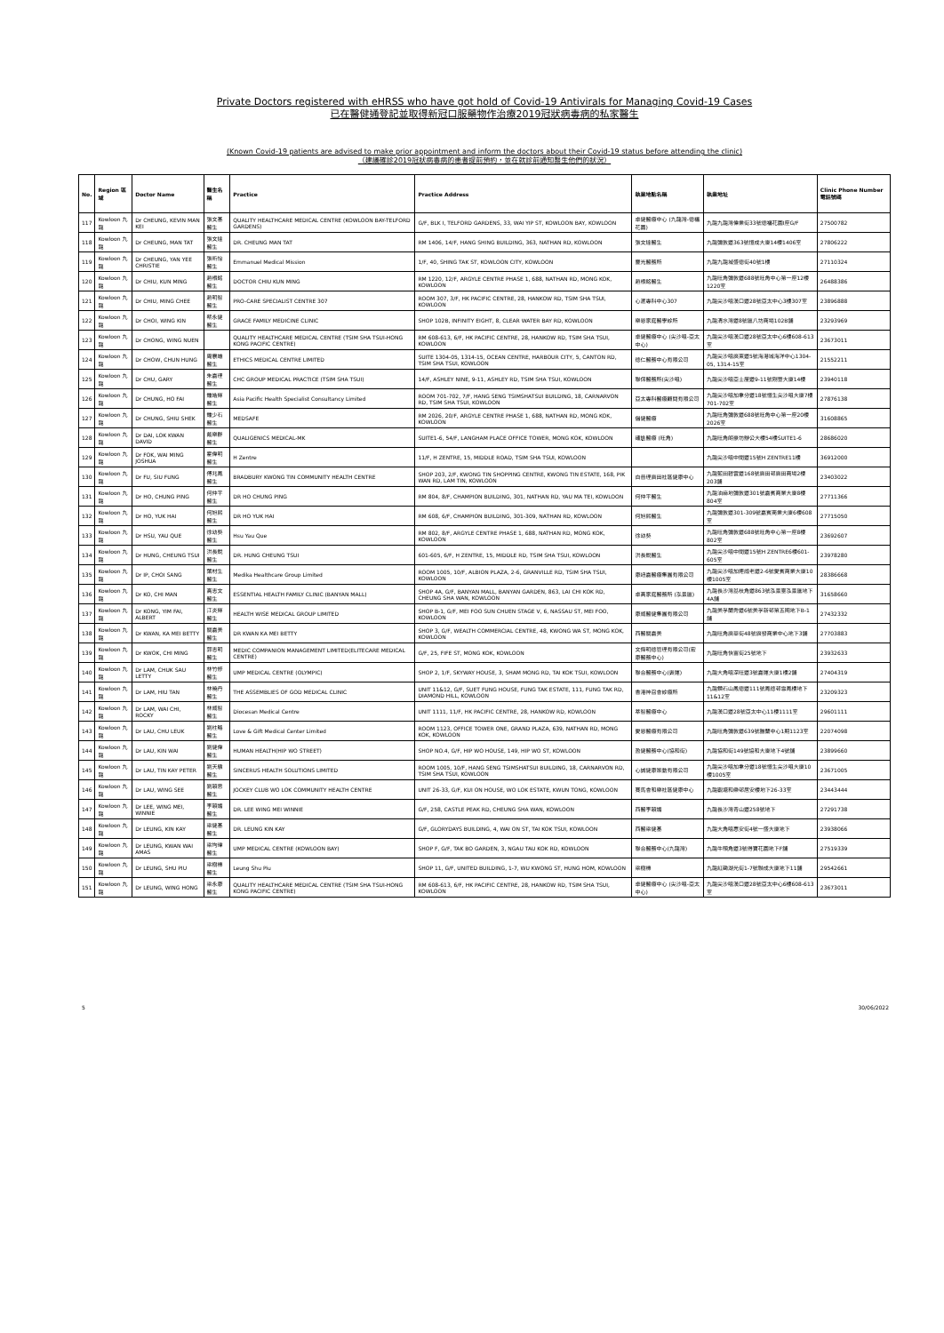Private Doctors registered with eHRSS who have got hold of Covid-19 Antivirals for Managing Covid-19 Cases
已在醫健通登記並取得新冠口服藥物作治療2019冠狀病毒病的私家醫生
(Known Covid-19 patients are advised to make prior appointment and inform the doctors about their Covid-19 status before attending the clinic)
（建議確診2019冠狀病毒病的患者提前預約，並在就診前通知醫生他們的狀況）
| No. | Region 區域 | Doctor Name | 醫生名稱 | Practice | Practice Address | 執業地點名稱 | 執業地址 | Clinic Phone Number電話號碼 |
| --- | --- | --- | --- | --- | --- | --- | --- | --- |
| 117 | Kowloon 九龍 | Dr CHEUNG, KEVIN MAN KEI | 張文基醫生 | QUALITY HEALTHCARE MEDICAL CENTRE (KOWLOON BAY-TELFORD GARDENS) | G/F, BLK I, TELFORD GARDENS, 33, WAI YIP ST, KOWLOON BAY, KOWLOON | 卓健醫療中心 (九龍灣-德福花園) | 九龍九龍灣偉業街33號德福花園I座G/F | 27500782 |
| 118 | Kowloon 九龍 | Dr CHEUNG, MAN TAT | 張文達醫生 | DR. CHEUNG MAN TAT | RM 1406, 14/F, HANG SHING BUILDING, 363, NATHAN RD, KOWLOON | 張文達醫生 | 九龍彌敦道363號恒成大廈14樓1406室 | 27806222 |
| 119 | Kowloon 九龍 | Dr CHEUNG, YAN YEE CHRISTIE | 張昕怡醫生 | Emmanuel Medical Mission | 1/F, 40, SHING TAK ST, KOWLOON CITY, KOWLOON | 靈光醫務所 | 九龍九龍城盛德街40號1樓 | 27110324 |
| 120 | Kowloon 九龍 | Dr CHIU, KUN MING | 趙根銘醫生 | DOCTOR CHIU KUN MING | RM 1220, 12/F, ARGYLE CENTRE PHASE 1, 688, NATHAN RD, MONG KOK, KOWLOON | 趙根銘醫生 | 九龍旺角彌敦道688號旺角中心第一座12樓1220室 | 26488386 |
| 121 | Kowloon 九龍 | Dr CHIU, MING CHEE | 趙明智醫生 | PRO-CARE SPECIALIST CENTRE 307 | ROOM 307, 3/F, HK PACIFIC CENTRE, 28, HANKOW RD, TSIM SHA TSUI, KOWLOON | 心滙專科中心307 | 九龍尖沙咀漢口道28號亞太中心3樓307室 | 23896888 |
| 122 | Kowloon 九龍 | Dr CHOI, WING KIN | 蔡永健醫生 | GRACE FAMILY MEDICINE CLINIC | SHOP 102B, INFINITY EIGHT, 8, CLEAR WATER BAY RD, KOWLOON | 樂恩家庭醫學診所 | 九龍清水灣道8號匯八坊商場102B舖 | 23293969 |
| 123 | Kowloon 九龍 | Dr CHONG, WING NUEN | | QUALITY HEALTHCARE MEDICAL CENTRE (TSIM SHA TSUI-HONG KONG PACIFIC CENTRE) | RM 608-613, 6/F, HK PACIFIC CENTRE, 28, HANKOW RD, TSIM SHA TSUI, KOWLOON | 卓健醫療中心 (尖沙咀-亞太中心) | 九龍尖沙咀漢口道28號亞太中心6樓608-613室 | 23673011 |
| 124 | Kowloon 九龍 | Dr CHOW, CHUN HUNG | 周震雄醫生 | ETHICS MEDICAL CENTRE LIMITED | SUITE 1304-05, 1314-15, OCEAN CENTRE, HARBOUR CITY, 5, CANTON RD, TSIM SHA TSUI, KOWLOON | 德仁醫務中心有限公司 | 九龍尖沙咀廣東道5號海港城海洋中心1304-05, 1314-15室 | 21552211 |
| 125 | Kowloon 九龍 | Dr CHU, GARY | 朱嘉理醫生 | CHC GROUP MEDICAL PRACTICE (TSIM SHA TSUI) | 14/F, ASHLEY NINE, 9-11, ASHLEY RD, TSIM SHA TSUI, KOWLOON | 聯保醫務所(尖沙咀) | 九龍尖沙咀亞士厘道9-11號剛豐大廈14樓 | 23940118 |
| 126 | Kowloon 九龍 | Dr CHUNG, HO FAI | 鍾皓輝醫生 | Asia Pacific Health Specialist Consultancy Limited | ROOM 701-702, 7/F, HANG SENG TSIMSHATSUI BUILDING, 18, CARNARVON RD, TSIM SHA TSUI, KOWLOON | 亞太專科醫療顧問有限公司 | 九龍尖沙咀加拿分道18號恒生尖沙咀大廈7樓701-702室 | 27876138 |
| 127 | Kowloon 九龍 | Dr CHUNG, SHIU SHEK | 鍾少石醫生 | MEDSAFE | RM 2026, 20/F, ARGYLE CENTRE PHASE 1, 688, NATHAN RD, MONG KOK, KOWLOON | 倡健醫療 | 九龍旺角彌敦道688號旺角中心第一座20樓2026室 | 31608865 |
| 128 | Kowloon 九龍 | Dr DAI, LOK KWAN DAVID | 戴樂群醫生 | QUALIGENICS MEDICAL-MK | SUITE1-6, 54/F, LANGHAM PLACE OFFICE TOWER, MONG KOK, KOWLOON | 確進醫療 (旺角) | 九龍旺角朗豪坊辦公大樓54樓SUITE1-6 | 28686020 |
| 129 | Kowloon 九龍 | Dr FOK, WAI MING JOSHUA | 霍偉明醫生 | H Zentre | 11/F, H ZENTRE, 15, MIDDLE ROAD, TSIM SHA TSUI, KOWLOON | | 九龍尖沙咀中間道15號H ZENTRE11樓 | 36912000 |
| 130 | Kowloon 九龍 | Dr FU, SIU FUNG | 傅兆鳳醫生 | BRADBURY KWONG TIN COMMUNITY HEALTH CENTRE | SHOP 203, 2/F, KWONG TIN SHOPPING CENTRE, KWONG TIN ESTATE, 168, PIK WAN RD, LAM TIN, KOWLOON | 白普理廣田社區健康中心 | 九龍藍田碧雲道168號廣田邨廣田商場2樓203舖 | 23403022 |
| 131 | Kowloon 九龍 | Dr HO, CHUNG PING | 何仲平醫生 | DR HO CHUNG PING | RM 804, 8/F, CHAMPION BUILDING, 301, NATHAN RD, YAU MA TEI, KOWLOON | 何仲平醫生 | 九龍油麻地彌敦道301號嘉賓商業大廈8樓804室 | 27711366 |
| 132 | Kowloon 九龍 | Dr HO, YUK HAI | 何旭熙醫生 | DR HO YUK HAI | RM 608, 6/F, CHAMPION BUILDING, 301-309, NATHAN RD, KOWLOON | 何旭熙醫生 | 九龍彌敦道301-309號嘉賓商業大廈6樓608室 | 27715050 |
| 133 | Kowloon 九龍 | Dr HSU, YAU QUE | 徐幼葵醫生 | Hsu Yau Que | RM 802, 8/F, ARGYLE CENTRE PHASE 1, 688, NATHAN RD, MONG KOK, KOWLOON | 徐幼葵 | 九龍旺角彌敦道688號旺角中心第一座8樓802室 | 23692607 |
| 134 | Kowloon 九龍 | Dr HUNG, CHEUNG TSUI | 洪長銳醫生 | DR. HUNG CHEUNG TSUI | 601-605, 6/F, H ZENTRE, 15, MIDDLE RD, TSIM SHA TSUI, KOWLOON | 洪長銳醫生 | 九龍尖沙咀中間道15號H ZENTRE6樓601-605室 | 23978280 |
| 135 | Kowloon 九龍 | Dr IP, CHOI SANG | 葉材生醫生 | Medika Healthcare Group Limited | ROOM 1005, 10/F, ALBION PLAZA, 2-6, GRANVILLE RD, TSIM SHA TSUI, KOWLOON | 康紐嘉醫療集團有限公司 | 九龍尖沙咀加連威老道2-6號愛賓商業大廈10樓1005室 | 28386668 |
| 136 | Kowloon 九龍 | Dr KO, CHI MAN | 高志文醫生 | ESSENTIAL HEALTH FAMILY CLINIC (BANYAN MALL) | SHOP 4A, G/F, BANYAN MALL, BANYAN GARDEN, 863, LAI CHI KOK RD, CHEUNG SHA WAN, KOWLOON | 卓高家庭醫務所 (泓景匯) | 九龍長沙灣荔枝角道863號泓景臺泓景匯地下4A舖 | 31658660 |
| 137 | Kowloon 九龍 | Dr KONG, YIM FAI, ALBERT | 江炎輝醫生 | HEALTH WISE MEDICAL GROUP LIMITED | SHOP B-1, G/F, MEI FOO SUN CHUEN STAGE V, 6, NASSAU ST, MEI FOO, KOWLOON | 康威醫健集團有限公司 | 九龍美孚蘭秀道6號美孚新邨第五期地下B-1舖 | 27432332 |
| 138 | Kowloon 九龍 | Dr KWAN, KA MEI BETTY | 關嘉美醫生 | DR KWAN KA MEI BETTY | SHOP 3, G/F, WEALTH COMMERCIAL CENTRE, 48, KWONG WA ST, MONG KOK, KOWLOON | 西醫關嘉美 | 九龍旺角廣華街48號廣發商業中心地下3舖 | 27703883 |
| 139 | Kowloon 九龍 | Dr KWOK, CHI MING | 郭志明醫生 | MEDIC COMPANION MANAGEMENT LIMITED(ELITECARE MEDICAL CENTRE) | G/F, 25, FIFE ST, MONG KOK, KOWLOON | 文傑明德管理有限公司(宏康醫務中心) | 九龍旺角快富街25號地下 | 23932633 |
| 140 | Kowloon 九龍 | Dr LAM, CHUK SAU LETTY | 林竹修醫生 | UMP MEDICAL CENTRE (OLYMPIC) | SHOP 2, 1/F, SKYWAY HOUSE, 3, SHAM MONG RD, TAI KOK TSUI, KOWLOON | 聯合醫務中心(奧運) | 九龍大角咀深旺道3號嘉運大廈1樓2舖 | 27404319 |
| 141 | Kowloon 九龍 | Dr LAM, HIU TAN | 林曉丹醫生 | THE ASSEMBLIES OF GOD MEDICAL CLINIC | UNIT 11&12, G/F, SUET FUNG HOUSE, FUNG TAK ESTATE, 111, FUNG TAK RD, DIAMOND HILL, KOWLOON | 香港神召會診療所 | 九龍鑽石山鳳德道111號鳳德邨雪鳳樓地下11&12室 | 23209323 |
| 142 | Kowloon 九龍 | Dr LAM, WAI CHI, ROCKY | 林威智醫生 | Diocesan Medical Centre | UNIT 1111, 11/F, HK PACIFIC CENTRE, 28, HANKOW RD, KOWLOON | 萃智醫療中心 | 九龍漢口道28號亞太中心11樓1111室 | 29601111 |
| 143 | Kowloon 九龍 | Dr LAU, CHU LEUK | 劉柱略醫生 | Love & Gift Medical Center Limited | ROOM 1123, OFFICE TOWER ONE, GRAND PLAZA, 639, NATHAN RD, MONG KOK, KOWLOON | 愛恩醫療有限公司 | 九龍旺角彌敦道639號雅蘭中心1期1123室 | 22074098 |
| 144 | Kowloon 九龍 | Dr LAU, KIN WAI | 劉健偉醫生 | HUMAN HEALTH(HIP WO STREET) | SHOP NO.4, G/F, HIP WO HOUSE, 149, HIP WO ST, KOWLOON | 盈健醫務中心(協和街) | 九龍協和街149號協和大廈地下4號舖 | 23899660 |
| 145 | Kowloon 九龍 | Dr LAU, TIN KAY PETER | 劉天驥醫生 | SINCERUS HEALTH SOLUTIONS LIMITED | ROOM 1005, 10/F, HANG SENG TSIMSHATSUI BUILDING, 18, CARNARVON RD, TSIM SHA TSUI, KOWLOON | 心誠健康策動有限公司 | 九龍尖沙咀加拿分道18號恒生尖沙咀大廈10樓1005室 | 23671005 |
| 146 | Kowloon 九龍 | Dr LAU, WING SEE | 劉穎思醫生 | JOCKEY CLUB WO LOK COMMUNITY HEALTH CENTRE | UNIT 26-33, G/F, KUI ON HOUSE, WO LOK ESTATE, KWUN TONG, KOWLOON | 賽馬會和樂社區健康中心 | 九龍觀塘和樂邨居安樓地下26-33室 | 23443444 |
| 147 | Kowloon 九龍 | Dr LEE, WING MEI, WINNIE | 李穎媚醫生 | DR. LEE WING MEI WINNIE | G/F, 258, CASTLE PEAK RD, CHEUNG SHA WAN, KOWLOON | 西醫李穎媚 | 九龍長沙灣青山道258號地下 | 27291738 |
| 148 | Kowloon 九龍 | Dr LEUNG, KIN KAY | 梁健基醫生 | DR. LEUNG KIN KAY | G/F, GLORYDAYS BUILDING, 4, WAI ON ST, TAI KOK TSUI, KOWLOON | 西醫梁健基 | 九龍大角咀惠安街4號一盛大廈地下 | 23938066 |
| 149 | Kowloon 九龍 | Dr LEUNG, KWAN WAI AMAS | 梁均瑋醫生 | UMP MEDICAL CENTRE (KOWLOON BAY) | SHOP F, G/F, TAK BO GARDEN, 3, NGAU TAU KOK RD, KOWLOON | 聯合醫務中心(九龍灣) | 九龍牛頭角道3號得寶花園地下F舖 | 27519339 |
| 150 | Kowloon 九龍 | Dr LEUNG, SHU PIU | 梁樹標醫生 | Leung Shu Piu | SHOP 11, G/F, UNITED BUILDING, 1-7, WU KWONG ST, HUNG HOM, KOWLOON | 梁樹標 | 九龍紅磡湖光街1-7號聯成大廈地下11舖 | 29542661 |
| 151 | Kowloon 九龍 | Dr LEUNG, WING HONG | 梁永康醫生 | QUALITY HEALTHCARE MEDICAL CENTRE (TSIM SHA TSUI-HONG KONG PACIFIC CENTRE) | RM 608-613, 6/F, HK PACIFIC CENTRE, 28, HANKOW RD, TSIM SHA TSUI, KOWLOON | 卓健醫療中心 (尖沙咀-亞太中心) | 九龍尖沙咀漢口道28號亞太中心6樓608-613室 | 23673011 |
5 30/06/2022